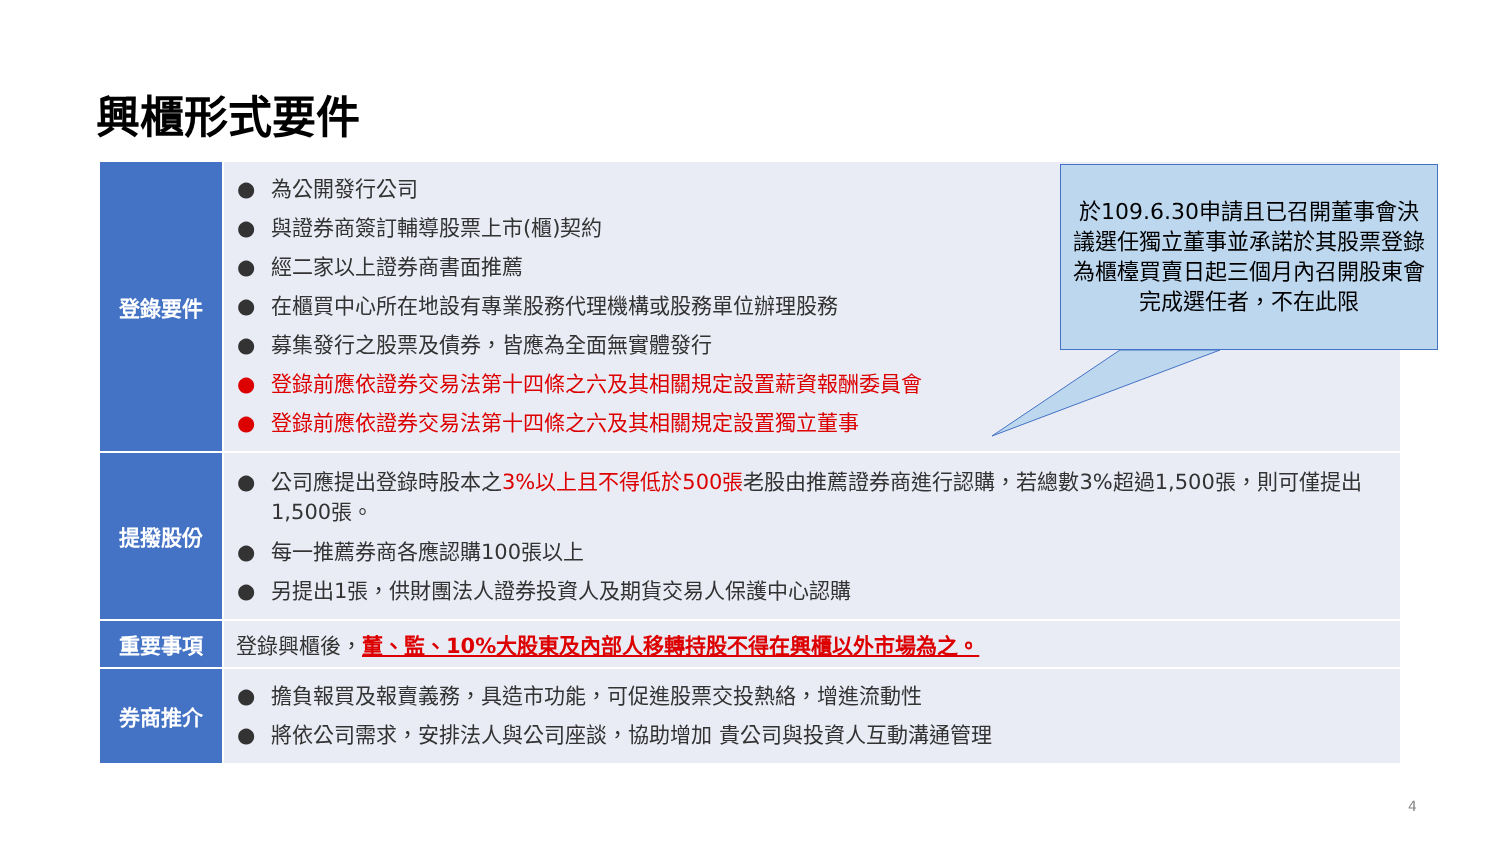興櫃形式要件
| 登錄要件 | ● 為公開發行公司 ● 與證券商簽訂輔導股票上市(櫃)契約 ● 經二家以上證券商書面推薦 ● 在櫃買中心所在地設有專業股務代理機構或股務單位辦理股務 ● 募集發行之股票及債券，皆應為全面無實體發行 ● 登錄前應依證券交易法第十四條之六及其相關規定設置薪資報酬委員會 ● 登錄前應依證券交易法第十四條之六及其相關規定設置獨立董事 |
| 提撥股份 | ● 公司應提出登錄時股本之 3%以上且不得低於500張 老股由推薦證券商進行認購，若總數3%超過1,500張，則可僅提出1,500張。 ● 每一推薦券商各應認購100張以上 ● 另提出1張，供財團法人證券投資人及期貨交易人保護中心認購 |
| 重要事項 | 登錄興櫃後， 董、監、10%大股東及內部人移轉持股不得在興櫃以外市場為之。 |
| 券商推介 | ● 擔負報買及報賣義務，具造市功能，可促進股票交投熱絡，增進流動性 ● 將依公司需求，安排法人與公司座談，協助增加 貴公司與投資人互動溝通管理 |
於109.6.30申請且已召開董事會決議選任獨立董事並承諾於其股票登錄為櫃檯買賣日起三個月內召開股東會完成選任者，不在此限
4